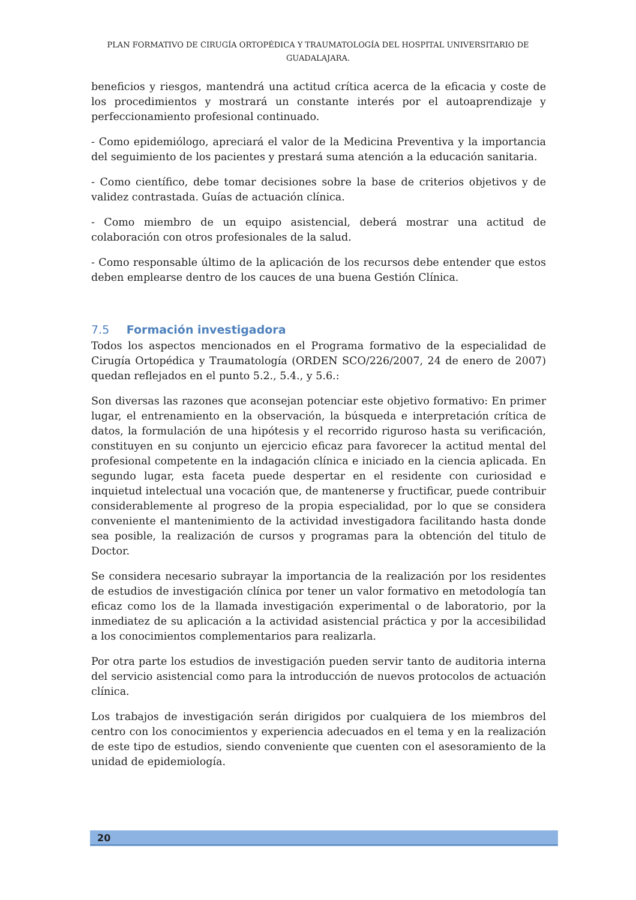PLAN FORMATIVO DE CIRUGÍA ORTOPÉDICA Y TRAUMATOLOGÍA DEL HOSPITAL UNIVERSITARIO DE GUADALAJARA.
beneficios y riesgos, mantendrá una actitud crítica acerca de la eficacia y coste de los procedimientos y mostrará un constante interés por el autoaprendizaje y perfeccionamiento profesional continuado.
- Como epidemiólogo, apreciará el valor de la Medicina Preventiva y la importancia del seguimiento de los pacientes y prestará suma atención a la educación sanitaria.
- Como científico, debe tomar decisiones sobre la base de criterios objetivos y de validez contrastada. Guías de actuación clínica.
- Como miembro de un equipo asistencial, deberá mostrar una actitud de colaboración con otros profesionales de la salud.
- Como responsable último de la aplicación de los recursos debe entender que estos deben emplearse dentro de los cauces de una buena Gestión Clínica.
7.5 Formación investigadora
Todos los aspectos mencionados en el Programa formativo de la especialidad de Cirugía Ortopédica y Traumatología (ORDEN SCO/226/2007, 24 de enero de 2007) quedan reflejados en el punto 5.2., 5.4., y 5.6.:
Son diversas las razones que aconsejan potenciar este objetivo formativo: En primer lugar, el entrenamiento en la observación, la búsqueda e interpretación crítica de datos, la formulación de una hipótesis y el recorrido riguroso hasta su verificación, constituyen en su conjunto un ejercicio eficaz para favorecer la actitud mental del profesional competente en la indagación clínica e iniciado en la ciencia aplicada. En segundo lugar, esta faceta puede despertar en el residente con curiosidad e inquietud intelectual una vocación que, de mantenerse y fructificar, puede contribuir considerablemente al progreso de la propia especialidad, por lo que se considera conveniente el mantenimiento de la actividad investigadora facilitando hasta donde sea posible, la realización de cursos y programas para la obtención del titulo de Doctor.
Se considera necesario subrayar la importancia de la realización por los residentes de estudios de investigación clínica por tener un valor formativo en metodología tan eficaz como los de la llamada investigación experimental o de laboratorio, por la inmediatez de su aplicación a la actividad asistencial práctica y por la accesibilidad a los conocimientos complementarios para realizarla.
Por otra parte los estudios de investigación pueden servir tanto de auditoria interna del servicio asistencial como para la introducción de nuevos protocolos de actuación clínica.
Los trabajos de investigación serán dirigidos por cualquiera de los miembros del centro con los conocimientos y experiencia adecuados en el tema y en la realización de este tipo de estudios, siendo conveniente que cuenten con el asesoramiento de la unidad de epidemiología.
20